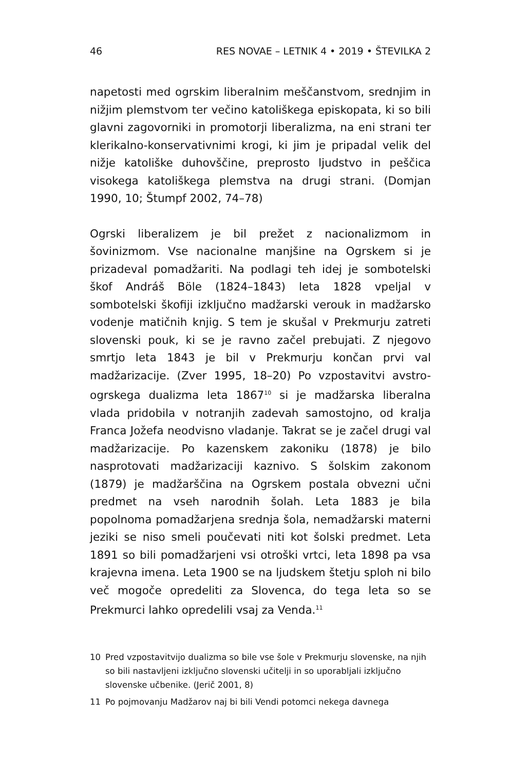46 RES NOVAE – LETNIK 4 • 2019 • ŠTEVILKA 2
napetosti med ogrskim liberalnim meščanstvom, srednjim in nižjim plemstvom ter večino katoliškega episkopata, ki so bili glavni zagovorniki in promotorji liberalizma, na eni strani ter klerikalno-konservativnimi krogi, ki jim je pripadal velik del nižje katoliške duhovščine, preprosto ljudstvo in peščica visokega katoliškega plemstva na drugi strani. (Domjan 1990, 10; Štumpf 2002, 74–78)
Ogrski liberalizem je bil prežet z nacionalizmom in šovinizmom. Vse nacionalne manjšine na Ogrskem si je prizadeval pomadžariti. Na podlagi teh idej je sombotelski škof Andráš Böle (1824–1843) leta 1828 vpeljal v sombotelski škofiji izključno madžarski verouk in madžarsko vodenje matičnih knjig. S tem je skušal v Prekmurju zatreti slovenski pouk, ki se je ravno začel prebujati. Z njegovo smrtjo leta 1843 je bil v Prekmurju končan prvi val madžarizacije. (Zver 1995, 18–20) Po vzpostavitvi avstro-ogrskega dualizma leta 1867<sup>10</sup> si je madžarska liberalna vlada pridobila v notranjih zadevah samostojno, od kralja Franca Jožefa neodvisno vladanje. Takrat se je začel drugi val madžarizacije. Po kazenskem zakoniku (1878) je bilo nasprotovati madžarizaciji kaznivo. S šolskim zakonom (1879) je madžarščina na Ogrskem postala obvezni učni predmet na vseh narodnih šolah. Leta 1883 je bila popolnoma pomadžarjena srednja šola, nemadžarski materni jeziki se niso smeli poučevati niti kot šolski predmet. Leta 1891 so bili pomadžarjeni vsi otroški vrtci, leta 1898 pa vsa krajevna imena. Leta 1900 se na ljudskem štetju sploh ni bilo več mogoče opredeliti za Slovenca, do tega leta so se Prekmurci lahko opredelili vsaj za Venda.<sup>11</sup>
10 Pred vzpostavitvijo dualizma so bile vse šole v Prekmurju slovenske, na njih so bili nastavljeni izključno slovenski učitelji in so uporabljali izključno slovenske učbenike. (Jerič 2001, 8)
11 Po pojmovanju Madžarov naj bi bili Vendi potomci nekega davnega